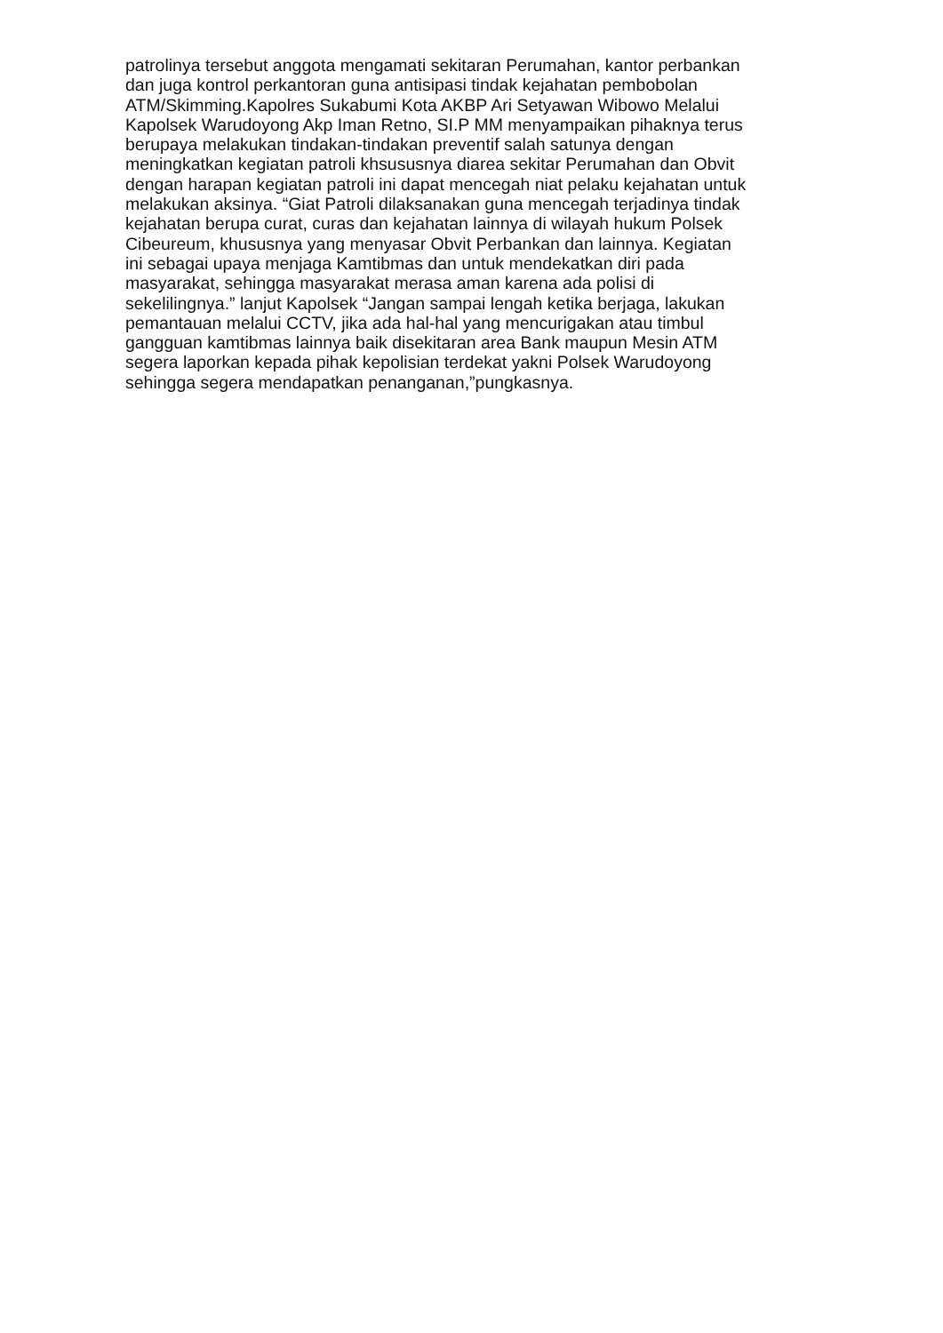patrolinya tersebut anggota mengamati sekitaran Perumahan, kantor perbankan
dan juga kontrol perkantoran guna antisipasi tindak kejahatan pembobolan
ATM/Skimming.Kapolres Sukabumi Kota AKBP Ari Setyawan Wibowo Melalui
Kapolsek Warudoyong Akp Iman Retno, SI.P MM menyampaikan pihaknya terus
berupaya melakukan tindakan-tindakan preventif salah satunya dengan
meningkatkan kegiatan patroli khsususnya diarea sekitar Perumahan dan Obvit
dengan harapan kegiatan patroli ini dapat mencegah niat pelaku kejahatan untuk
melakukan aksinya. “Giat Patroli dilaksanakan guna mencegah terjadinya tindak
kejahatan berupa curat, curas dan kejahatan lainnya di wilayah hukum Polsek
Cibeureum, khususnya yang menyasar Obvit Perbankan dan lainnya. Kegiatan
ini sebagai upaya menjaga Kamtibmas dan untuk mendekatkan diri pada
masyarakat, sehingga masyarakat merasa aman karena ada polisi di
sekelilingnya.” lanjut Kapolsek “Jangan sampai lengah ketika berjaga, lakukan
pemantauan melalui CCTV, jika ada hal-hal yang mencurigakan atau timbul
gangguan kamtibmas lainnya baik disekitaran area Bank maupun Mesin ATM
segera laporkan kepada pihak kepolisian terdekat yakni Polsek Warudoyong
sehingga segera mendapatkan penanganan,”pungkasnya.